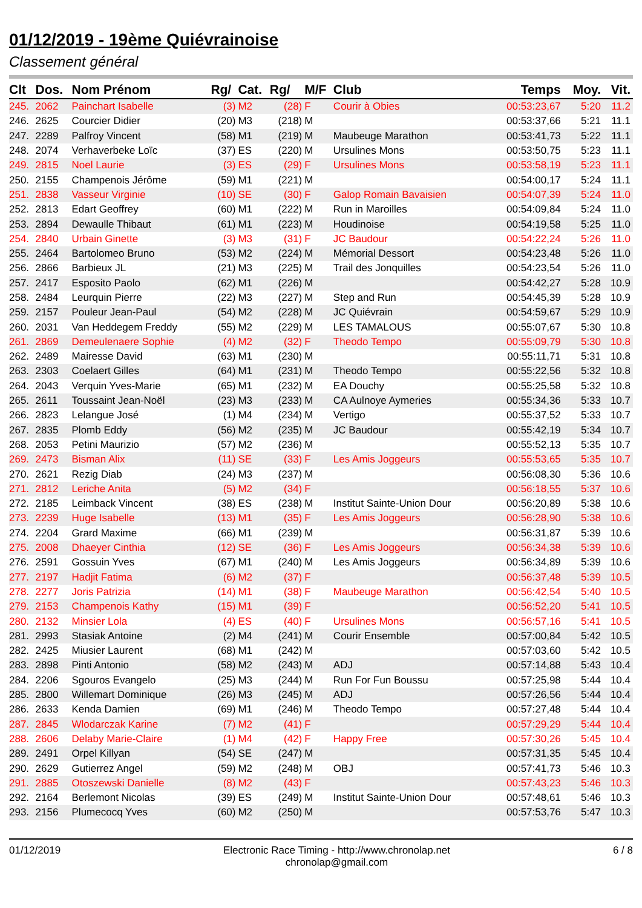01/12/2019 - 19ème Quiévrainoise
Classement général
| Clt | Dos. | Nom Prénom | Rg/ | Cat. | Rg/ | M/F | Club | Temps | Moy. | Vit. |
| --- | --- | --- | --- | --- | --- | --- | --- | --- | --- | --- |
| 245. | 2062 | Painchart Isabelle | (3) | M2 | (28) | F | Courir à Obies | 00:53:23,67 | 5:20 | 11.2 |
| 246. | 2625 | Courcier Didier | (20) | M3 | (218) | M | | 00:53:37,66 | 5:21 | 11.1 |
| 247. | 2289 | Palfroy Vincent | (58) | M1 | (219) | M | Maubeuge Marathon | 00:53:41,73 | 5:22 | 11.1 |
| 248. | 2074 | Verhaverbeke Loïc | (37) | ES | (220) | M | Ursulines Mons | 00:53:50,75 | 5:23 | 11.1 |
| 249. | 2815 | Noel Laurie | (3) | ES | (29) | F | Ursulines Mons | 00:53:58,19 | 5:23 | 11.1 |
| 250. | 2155 | Champenois Jérôme | (59) | M1 | (221) | M | | 00:54:00,17 | 5:24 | 11.1 |
| 251. | 2838 | Vasseur Virginie | (10) | SE | (30) | F | Galop Romain Bavaisien | 00:54:07,39 | 5:24 | 11.0 |
| 252. | 2813 | Edart Geoffrey | (60) | M1 | (222) | M | Run in Maroilles | 00:54:09,84 | 5:24 | 11.0 |
| 253. | 2894 | Dewaulle Thibaut | (61) | M1 | (223) | M | Houdinoise | 00:54:19,58 | 5:25 | 11.0 |
| 254. | 2840 | Urbain Ginette | (3) | M3 | (31) | F | JC Baudour | 00:54:22,24 | 5:26 | 11.0 |
| 255. | 2464 | Bartolomeo Bruno | (53) | M2 | (224) | M | Mémorial Dessort | 00:54:23,48 | 5:26 | 11.0 |
| 256. | 2866 | Barbieux JL | (21) | M3 | (225) | M | Trail des Jonquilles | 00:54:23,54 | 5:26 | 11.0 |
| 257. | 2417 | Esposito Paolo | (62) | M1 | (226) | M | | 00:54:42,27 | 5:28 | 10.9 |
| 258. | 2484 | Leurquin Pierre | (22) | M3 | (227) | M | Step and Run | 00:54:45,39 | 5:28 | 10.9 |
| 259. | 2157 | Pouleur Jean-Paul | (54) | M2 | (228) | M | JC Quiévrain | 00:54:59,67 | 5:29 | 10.9 |
| 260. | 2031 | Van Heddegem Freddy | (55) | M2 | (229) | M | LES TAMALOUS | 00:55:07,67 | 5:30 | 10.8 |
| 261. | 2869 | Demeulenaere Sophie | (4) | M2 | (32) | F | Theodo Tempo | 00:55:09,79 | 5:30 | 10.8 |
| 262. | 2489 | Mairesse David | (63) | M1 | (230) | M | | 00:55:11,71 | 5:31 | 10.8 |
| 263. | 2303 | Coelaert Gilles | (64) | M1 | (231) | M | Theodo Tempo | 00:55:22,56 | 5:32 | 10.8 |
| 264. | 2043 | Verquin Yves-Marie | (65) | M1 | (232) | M | EA Douchy | 00:55:25,58 | 5:32 | 10.8 |
| 265. | 2611 | Toussaint Jean-Noël | (23) | M3 | (233) | M | CA Aulnoye Aymeries | 00:55:34,36 | 5:33 | 10.7 |
| 266. | 2823 | Lelangue José | (1) | M4 | (234) | M | Vertigo | 00:55:37,52 | 5:33 | 10.7 |
| 267. | 2835 | Plomb Eddy | (56) | M2 | (235) | M | JC Baudour | 00:55:42,19 | 5:34 | 10.7 |
| 268. | 2053 | Petini Maurizio | (57) | M2 | (236) | M | | 00:55:52,13 | 5:35 | 10.7 |
| 269. | 2473 | Bisman Alix | (11) | SE | (33) | F | Les Amis Joggeurs | 00:55:53,65 | 5:35 | 10.7 |
| 270. | 2621 | Rezig Diab | (24) | M3 | (237) | M | | 00:56:08,30 | 5:36 | 10.6 |
| 271. | 2812 | Leriche Anita | (5) | M2 | (34) | F | | 00:56:18,55 | 5:37 | 10.6 |
| 272. | 2185 | Leimback Vincent | (38) | ES | (238) | M | Institut Sainte-Union Dour | 00:56:20,89 | 5:38 | 10.6 |
| 273. | 2239 | Huge Isabelle | (13) | M1 | (35) | F | Les Amis Joggeurs | 00:56:28,90 | 5:38 | 10.6 |
| 274. | 2204 | Grard Maxime | (66) | M1 | (239) | M | | 00:56:31,87 | 5:39 | 10.6 |
| 275. | 2008 | Dhaeyer Cinthia | (12) | SE | (36) | F | Les Amis Joggeurs | 00:56:34,38 | 5:39 | 10.6 |
| 276. | 2591 | Gossuin Yves | (67) | M1 | (240) | M | Les Amis Joggeurs | 00:56:34,89 | 5:39 | 10.6 |
| 277. | 2197 | Hadjit Fatima | (6) | M2 | (37) | F | | 00:56:37,48 | 5:39 | 10.5 |
| 278. | 2277 | Joris Patrizia | (14) | M1 | (38) | F | Maubeuge Marathon | 00:56:42,54 | 5:40 | 10.5 |
| 279. | 2153 | Champenois Kathy | (15) | M1 | (39) | F | | 00:56:52,20 | 5:41 | 10.5 |
| 280. | 2132 | Minsier Lola | (4) | ES | (40) | F | Ursulines Mons | 00:56:57,16 | 5:41 | 10.5 |
| 281. | 2993 | Stasiak Antoine | (2) | M4 | (241) | M | Courir Ensemble | 00:57:00,84 | 5:42 | 10.5 |
| 282. | 2425 | Miusier Laurent | (68) | M1 | (242) | M | | 00:57:03,60 | 5:42 | 10.5 |
| 283. | 2898 | Pinti Antonio | (58) | M2 | (243) | M | ADJ | 00:57:14,88 | 5:43 | 10.4 |
| 284. | 2206 | Sgouros Evangelo | (25) | M3 | (244) | M | Run For Fun Boussu | 00:57:25,98 | 5:44 | 10.4 |
| 285. | 2800 | Willemart Dominique | (26) | M3 | (245) | M | ADJ | 00:57:26,56 | 5:44 | 10.4 |
| 286. | 2633 | Kenda Damien | (69) | M1 | (246) | M | Theodo Tempo | 00:57:27,48 | 5:44 | 10.4 |
| 287. | 2845 | Wlodarczak Karine | (7) | M2 | (41) | F | | 00:57:29,29 | 5:44 | 10.4 |
| 288. | 2606 | Delaby Marie-Claire | (1) | M4 | (42) | F | Happy Free | 00:57:30,26 | 5:45 | 10.4 |
| 289. | 2491 | Orpel Killyan | (54) | SE | (247) | M | | 00:57:31,35 | 5:45 | 10.4 |
| 290. | 2629 | Gutierrez Angel | (59) | M2 | (248) | M | OBJ | 00:57:41,73 | 5:46 | 10.3 |
| 291. | 2885 | Otoszewski Danielle | (8) | M2 | (43) | F | | 00:57:43,23 | 5:46 | 10.3 |
| 292. | 2164 | Berlemont Nicolas | (39) | ES | (249) | M | Institut Sainte-Union Dour | 00:57:48,61 | 5:46 | 10.3 |
| 293. | 2156 | Plumecocq Yves | (60) | M2 | (250) | M | | 00:57:53,76 | 5:47 | 10.3 |
01/12/2019 Electronic Race Timing - http://www.chronolap.net
chronolap@gmail.com
6 / 8